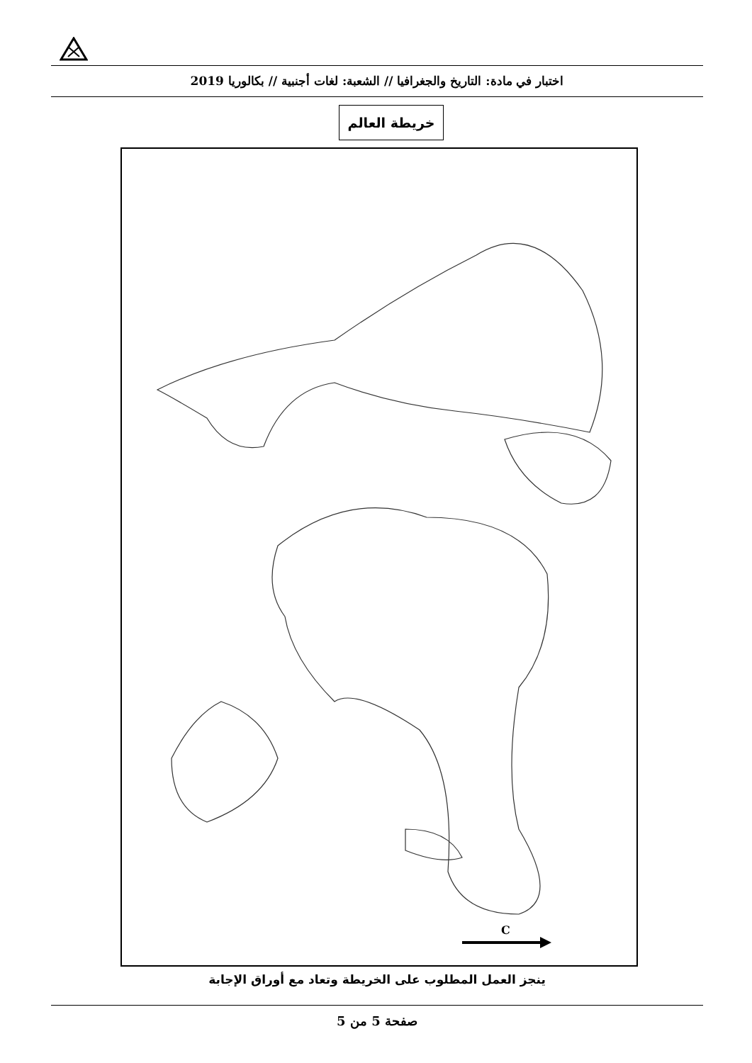اختبار في مادة: التاريخ والجغرافيا // الشعبة: لغات أجنبية // بكالوريا 2019
خريطة العالم
C
ينجز العمل المطلوب على الخريطة وتعاد مع أوراق الإجابة
صفحة 5 من 5